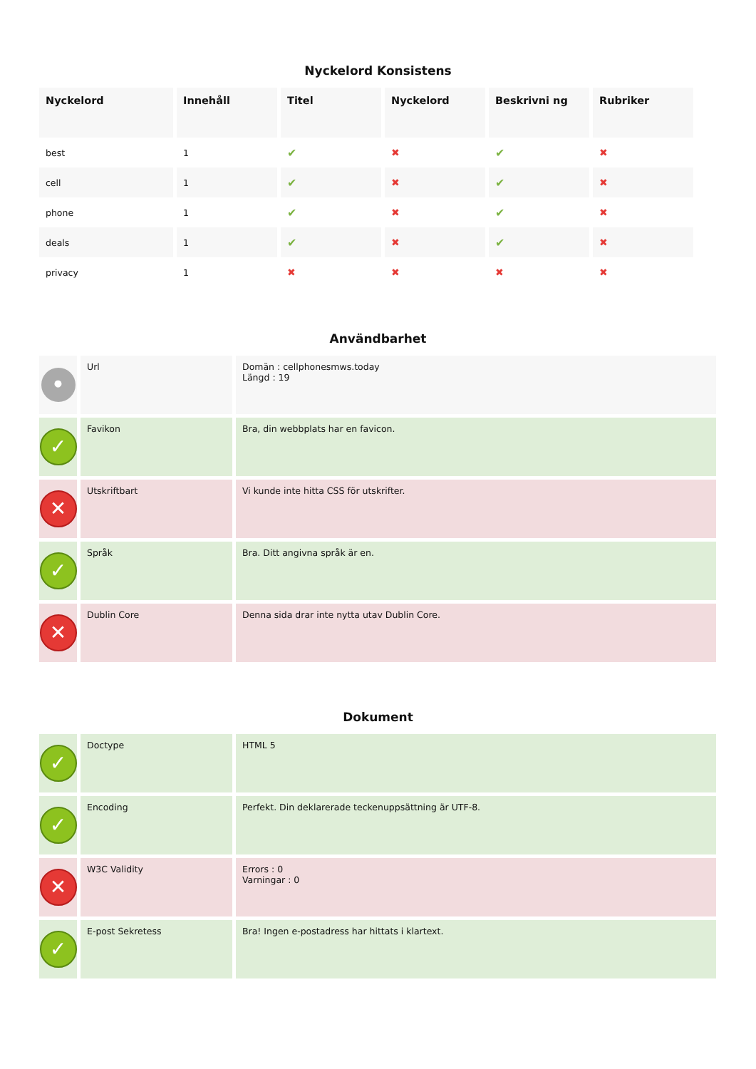Nyckelord Konsistens
| Nyckelord | Innehåll | Titel | Nyckelord | Beskrivni ng | Rubriker |
| --- | --- | --- | --- | --- | --- |
| best | 1 | ✔ | ✖ | ✔ | ✖ |
| cell | 1 | ✔ | ✖ | ✔ | ✖ |
| phone | 1 | ✔ | ✖ | ✔ | ✖ |
| deals | 1 | ✔ | ✖ | ✔ | ✖ |
| privacy | 1 | ✖ | ✖ | ✖ | ✖ |
Användbarhet
| • | Url | Domän : cellphonesmws.today Längd : 19 |
| ✓ | Favikon | Bra, din webbplats har en favicon. |
| ✕ | Utskriftbart | Vi kunde inte hitta CSS för utskrifter. |
| ✓ | Språk | Bra. Ditt angivna språk är en. |
| ✕ | Dublin Core | Denna sida drar inte nytta utav Dublin Core. |
Dokument
| ✓ | Doctype | HTML 5 |
| ✓ | Encoding | Perfekt. Din deklarerade teckenuppsättning är UTF-8. |
| ✕ | W3C Validity | Errors : 0 Varningar : 0 |
| ✓ | E-post Sekretess | Bra! Ingen e-postadress har hittats i klartext. |